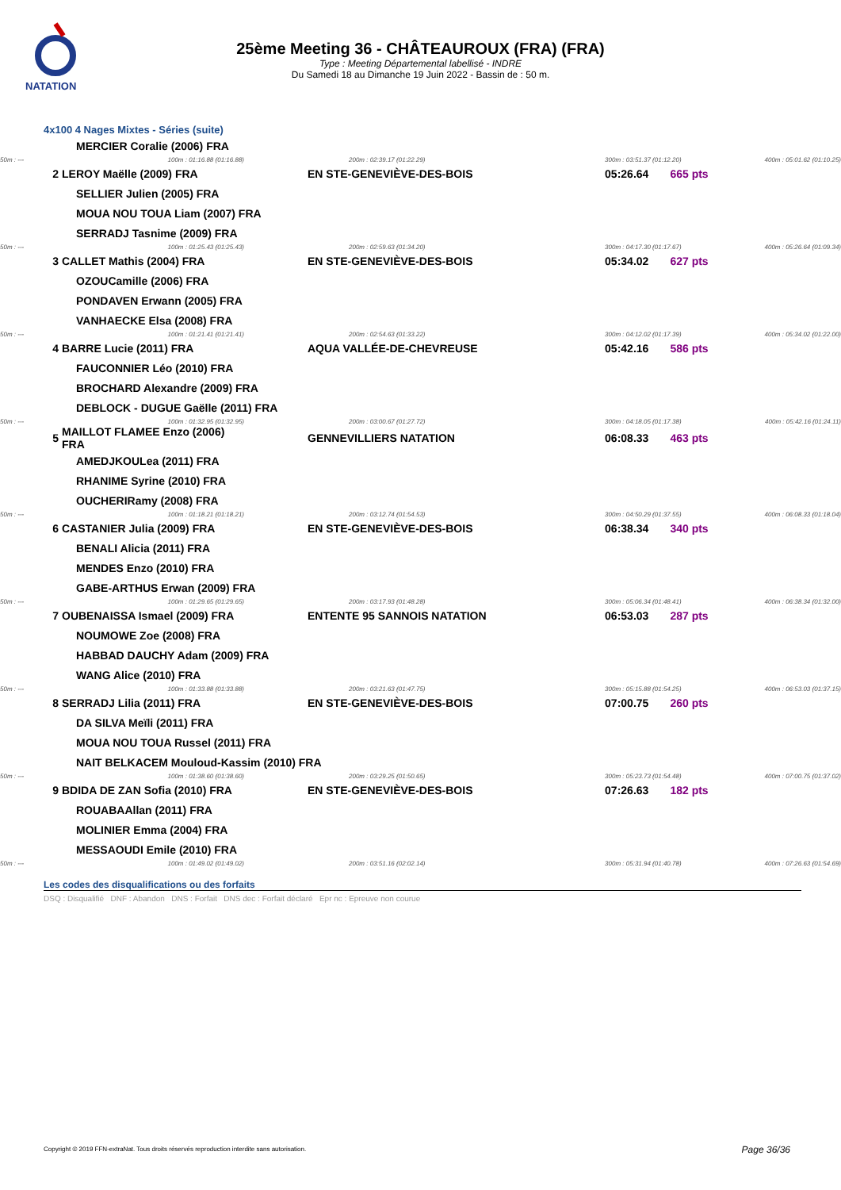NATATION
25ème Meeting 36 - CHÂTEAUROUX (FRA) (FRA)
Type : Meeting Départemental labellisé - INDRE
Du Samedi 18 au Dimanche 19 Juin 2022 - Bassin de : 50 m.
4x100 4 Nages Mixtes - Séries (suite)
| | MERCIER Coralie (2006) FRA | | | | |
| 50m : --- | 100m : 01:16.88 (01:16.88) | 200m : 02:39.17 (01:22.29) | 300m : 03:51.37 (01:12.20) | | 400m : 05:01.62 (01:10.25) |
| 2 | LEROY Maëlle (2009) FRA | EN STE-GENEVIÈVE-DES-BOIS | 05:26.64 | 665 pts | |
| | SELLIER Julien (2005) FRA | | | | |
| | MOUA NOU TOUA Liam (2007) FRA | | | | |
| | SERRADJ Tasnime (2009) FRA | | | | |
| 50m : --- | 100m : 01:25.43 (01:25.43) | 200m : 02:59.63 (01:34.20) | 300m : 04:17.30 (01:17.67) | | 400m : 05:26.64 (01:09.34) |
| 3 | CALLET Mathis (2004) FRA | EN STE-GENEVIÈVE-DES-BOIS | 05:34.02 | 627 pts | |
| | OZOUCamille (2006) FRA | | | | |
| | PONDAVEN Erwann (2005) FRA | | | | |
| | VANHAECKE Elsa (2008) FRA | | | | |
| 50m : --- | 100m : 01:21.41 (01:21.41) | 200m : 02:54.63 (01:33.22) | 300m : 04:12.02 (01:17.39) | | 400m : 05:34.02 (01:22.00) |
| 4 | BARRE Lucie (2011) FRA | AQUA VALLÉE-DE-CHEVREUSE | 05:42.16 | 586 pts | |
| | FAUCONNIER Léo (2010) FRA | | | | |
| | BROCHARD Alexandre (2009) FRA | | | | |
| | DEBLOCK - DUGUE Gaëlle (2011) FRA | | | | |
| 50m : --- | 100m : 01:32.95 (01:32.95) | 200m : 03:00.67 (01:27.72) | 300m : 04:18.05 (01:17.38) | | 400m : 05:42.16 (01:24.11) |
| 5 | MAILLOT FLAMEE Enzo (2006) FRA | GENNEVILLIERS NATATION | 06:08.33 | 463 pts | |
| | AMEDJKOULea (2011) FRA | | | | |
| | RHANIME Syrine (2010) FRA | | | | |
| | OUCHERIRamy (2008) FRA | | | | |
| 50m : --- | 100m : 01:18.21 (01:18.21) | 200m : 03:12.74 (01:54.53) | 300m : 04:50.29 (01:37.55) | | 400m : 06:08.33 (01:18.04) |
| 6 | CASTANIER Julia (2009) FRA | EN STE-GENEVIÈVE-DES-BOIS | 06:38.34 | 340 pts | |
| | BENALI Alicia (2011) FRA | | | | |
| | MENDES Enzo (2010) FRA | | | | |
| | GABE-ARTHUS Erwan (2009) FRA | | | | |
| 50m : --- | 100m : 01:29.65 (01:29.65) | 200m : 03:17.93 (01:48.28) | 300m : 05:06.34 (01:48.41) | | 400m : 06:38.34 (01:32.00) |
| 7 | OUBENAISSA Ismael (2009) FRA | ENTENTE 95 SANNOIS NATATION | 06:53.03 | 287 pts | |
| | NOUMOWE Zoe (2008) FRA | | | | |
| | HABBAD DAUCHY Adam (2009) FRA | | | | |
| | WANG Alice (2010) FRA | | | | |
| 50m : --- | 100m : 01:33.88 (01:33.88) | 200m : 03:21.63 (01:47.75) | 300m : 05:15.88 (01:54.25) | | 400m : 06:53.03 (01:37.15) |
| 8 | SERRADJ Lilia (2011) FRA | EN STE-GENEVIÈVE-DES-BOIS | 07:00.75 | 260 pts | |
| | DA SILVA Meïli (2011) FRA | | | | |
| | MOUA NOU TOUA Russel (2011) FRA | | | | |
| | NAIT BELKACEM Mouloud-Kassim (2010) FRA | | | | |
| 50m : --- | 100m : 01:38.60 (01:38.60) | 200m : 03:29.25 (01:50.65) | 300m : 05:23.73 (01:54.48) | | 400m : 07:00.75 (01:37.02) |
| 9 | BDIDA DE ZAN Sofia (2010) FRA | EN STE-GENEVIÈVE-DES-BOIS | 07:26.63 | 182 pts | |
| | ROUABAAllan (2011) FRA | | | | |
| | MOLINIER Emma (2004) FRA | | | | |
| | MESSAOUDI Emile (2010) FRA | | | | |
| 50m : --- | 100m : 01:49.02 (01:49.02) | 200m : 03:51.16 (02:02.14) | 300m : 05:31.94 (01:40.78) | | 400m : 07:26.63 (01:54.69) |
Les codes des disqualifications ou des forfaits
DSQ : Disqualifié DNF : Abandon DNS : Forfait DNS dec : Forfait déclaré Epr nc : Epreuve non courue
Copyright © 2019 FFN-extraNat. Tous droits réservés reproduction interdite sans autorisation.
Page 36/36